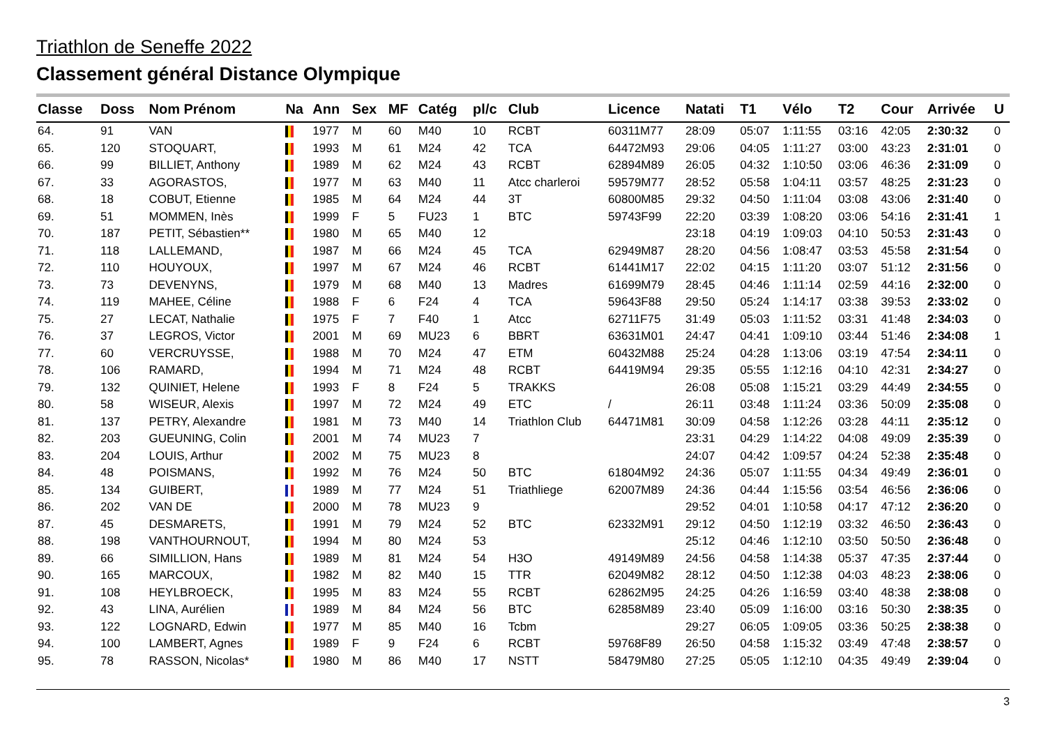Triathlon de Seneffe 2022
Classement général Distance Olympique
| Classe | Doss | Nom Prénom | Na | Ann | Sex | MF | Catég | pl/c | Club | Licence | Natati | T1 | Vélo | T2 | Cour | Arrivée | U |
| --- | --- | --- | --- | --- | --- | --- | --- | --- | --- | --- | --- | --- | --- | --- | --- | --- | --- |
| 64. | 91 | VAN | | 1977 | M | 60 | M40 | 10 | RCBT | 60311M77 | 28:09 | 05:07 | 1:11:55 | 03:16 | 42:05 | 2:30:32 | 0 |
| 65. | 120 | STOQUART, | | 1993 | M | 61 | M24 | 42 | TCA | 64472M93 | 29:06 | 04:05 | 1:11:27 | 03:00 | 43:23 | 2:31:01 | 0 |
| 66. | 99 | BILLIET, Anthony | | 1989 | M | 62 | M24 | 43 | RCBT | 62894M89 | 26:05 | 04:32 | 1:10:50 | 03:06 | 46:36 | 2:31:09 | 0 |
| 67. | 33 | AGORASTOS, | | 1977 | M | 63 | M40 | 11 | Atcc charleroi | 59579M77 | 28:52 | 05:58 | 1:04:11 | 03:57 | 48:25 | 2:31:23 | 0 |
| 68. | 18 | COBUT, Etienne | | 1985 | M | 64 | M24 | 44 | 3T | 60800M85 | 29:32 | 04:50 | 1:11:04 | 03:08 | 43:06 | 2:31:40 | 0 |
| 69. | 51 | MOMMEN, Inès | | 1999 | F | 5 | FU23 | 1 | BTC | 59743F99 | 22:20 | 03:39 | 1:08:20 | 03:06 | 54:16 | 2:31:41 | 1 |
| 70. | 187 | PETIT, Sébastien** | | 1980 | M | 65 | M40 | 12 | | | 23:18 | 04:19 | 1:09:03 | 04:10 | 50:53 | 2:31:43 | 0 |
| 71. | 118 | LALLEMAND, | | 1987 | M | 66 | M24 | 45 | TCA | 62949M87 | 28:20 | 04:56 | 1:08:47 | 03:53 | 45:58 | 2:31:54 | 0 |
| 72. | 110 | HOUYOUX, | | 1997 | M | 67 | M24 | 46 | RCBT | 61441M17 | 22:02 | 04:15 | 1:11:20 | 03:07 | 51:12 | 2:31:56 | 0 |
| 73. | 73 | DEVENYNS, | | 1979 | M | 68 | M40 | 13 | Madres | 61699M79 | 28:45 | 04:46 | 1:11:14 | 02:59 | 44:16 | 2:32:00 | 0 |
| 74. | 119 | MAHEE, Céline | | 1988 | F | 6 | F24 | 4 | TCA | 59643F88 | 29:50 | 05:24 | 1:14:17 | 03:38 | 39:53 | 2:33:02 | 0 |
| 75. | 27 | LECAT, Nathalie | | 1975 | F | 7 | F40 | 1 | Atcc | 62711F75 | 31:49 | 05:03 | 1:11:52 | 03:31 | 41:48 | 2:34:03 | 0 |
| 76. | 37 | LEGROS, Victor | | 2001 | M | 69 | MU23 | 6 | BBRT | 63631M01 | 24:47 | 04:41 | 1:09:10 | 03:44 | 51:46 | 2:34:08 | 1 |
| 77. | 60 | VERCRUYSSE, | | 1988 | M | 70 | M24 | 47 | ETM | 60432M88 | 25:24 | 04:28 | 1:13:06 | 03:19 | 47:54 | 2:34:11 | 0 |
| 78. | 106 | RAMARD, | | 1994 | M | 71 | M24 | 48 | RCBT | 64419M94 | 29:35 | 05:55 | 1:12:16 | 04:10 | 42:31 | 2:34:27 | 0 |
| 79. | 132 | QUINIET, Helene | | 1993 | F | 8 | F24 | 5 | TRAKKS | | 26:08 | 05:08 | 1:15:21 | 03:29 | 44:49 | 2:34:55 | 0 |
| 80. | 58 | WISEUR, Alexis | | 1997 | M | 72 | M24 | 49 | ETC | / | 26:11 | 03:48 | 1:11:24 | 03:36 | 50:09 | 2:35:08 | 0 |
| 81. | 137 | PETRY, Alexandre | | 1981 | M | 73 | M40 | 14 | Triathlon Club | 64471M81 | 30:09 | 04:58 | 1:12:26 | 03:28 | 44:11 | 2:35:12 | 0 |
| 82. | 203 | GUEUNING, Colin | | 2001 | M | 74 | MU23 | 7 | | | 23:31 | 04:29 | 1:14:22 | 04:08 | 49:09 | 2:35:39 | 0 |
| 83. | 204 | LOUIS, Arthur | | 2002 | M | 75 | MU23 | 8 | | | 24:07 | 04:42 | 1:09:57 | 04:24 | 52:38 | 2:35:48 | 0 |
| 84. | 48 | POISMANS, | | 1992 | M | 76 | M24 | 50 | BTC | 61804M92 | 24:36 | 05:07 | 1:11:55 | 04:34 | 49:49 | 2:36:01 | 0 |
| 85. | 134 | GUIBERT, | | 1989 | M | 77 | M24 | 51 | Triathliege | 62007M89 | 24:36 | 04:44 | 1:15:56 | 03:54 | 46:56 | 2:36:06 | 0 |
| 86. | 202 | VAN DE | | 2000 | M | 78 | MU23 | 9 | | | 29:52 | 04:01 | 1:10:58 | 04:17 | 47:12 | 2:36:20 | 0 |
| 87. | 45 | DESMARETS, | | 1991 | M | 79 | M24 | 52 | BTC | 62332M91 | 29:12 | 04:50 | 1:12:19 | 03:32 | 46:50 | 2:36:43 | 0 |
| 88. | 198 | VANTHOURNOUT, | | 1994 | M | 80 | M24 | 53 | | | 25:12 | 04:46 | 1:12:10 | 03:50 | 50:50 | 2:36:48 | 0 |
| 89. | 66 | SIMILLION, Hans | | 1989 | M | 81 | M24 | 54 | H3O | 49149M89 | 24:56 | 04:58 | 1:14:38 | 05:37 | 47:35 | 2:37:44 | 0 |
| 90. | 165 | MARCOUX, | | 1982 | M | 82 | M40 | 15 | TTR | 62049M82 | 28:12 | 04:50 | 1:12:38 | 04:03 | 48:23 | 2:38:06 | 0 |
| 91. | 108 | HEYLBROECK, | | 1995 | M | 83 | M24 | 55 | RCBT | 62862M95 | 24:25 | 04:26 | 1:16:59 | 03:40 | 48:38 | 2:38:08 | 0 |
| 92. | 43 | LINA, Aurélien | | 1989 | M | 84 | M24 | 56 | BTC | 62858M89 | 23:40 | 05:09 | 1:16:00 | 03:16 | 50:30 | 2:38:35 | 0 |
| 93. | 122 | LOGNARD, Edwin | | 1977 | M | 85 | M40 | 16 | Tcbm | | 29:27 | 06:05 | 1:09:05 | 03:36 | 50:25 | 2:38:38 | 0 |
| 94. | 100 | LAMBERT, Agnes | | 1989 | F | 9 | F24 | 6 | RCBT | 59768F89 | 26:50 | 04:58 | 1:15:32 | 03:49 | 47:48 | 2:38:57 | 0 |
| 95. | 78 | RASSON, Nicolas* | | 1980 | M | 86 | M40 | 17 | NSTT | 58479M80 | 27:25 | 05:05 | 1:12:10 | 04:35 | 49:49 | 2:39:04 | 0 |
3